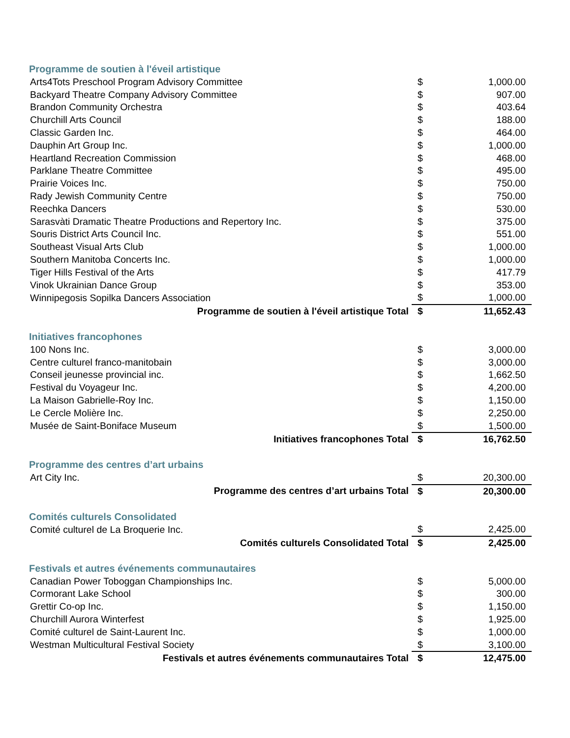| Programme de soutien à l'éveil artistique | | |
| Arts4Tots Preschool Program Advisory Committee | $ | 1,000.00 |
| Backyard Theatre Company Advisory Committee | $ | 907.00 |
| Brandon Community Orchestra | $ | 403.64 |
| Churchill Arts Council | $ | 188.00 |
| Classic Garden Inc. | $ | 464.00 |
| Dauphin Art Group Inc. | $ | 1,000.00 |
| Heartland Recreation Commission | $ | 468.00 |
| Parklane Theatre Committee | $ | 495.00 |
| Prairie Voices Inc. | $ | 750.00 |
| Rady Jewish Community Centre | $ | 750.00 |
| Reechka Dancers | $ | 530.00 |
| Sarasvàti Dramatic Theatre Productions and Repertory Inc. | $ | 375.00 |
| Souris District Arts Council Inc. | $ | 551.00 |
| Southeast Visual Arts Club | $ | 1,000.00 |
| Southern Manitoba Concerts Inc. | $ | 1,000.00 |
| Tiger Hills Festival of the Arts | $ | 417.79 |
| Vinok Ukrainian Dance Group | $ | 353.00 |
| Winnipegosis Sopilka Dancers Association | $ | 1,000.00 |
| Programme de soutien à l'éveil artistique Total | $ | 11,652.43 |
| Initiatives francophones | | |
| 100 Nons Inc. | $ | 3,000.00 |
| Centre culturel franco-manitobain | $ | 3,000.00 |
| Conseil jeunesse provincial inc. | $ | 1,662.50 |
| Festival du Voyageur Inc. | $ | 4,200.00 |
| La Maison Gabrielle-Roy Inc. | $ | 1,150.00 |
| Le Cercle Molière Inc. | $ | 2,250.00 |
| Musée de Saint-Boniface Museum | $ | 1,500.00 |
| Initiatives francophones Total | $ | 16,762.50 |
| Programme des centres d’art urbains | | |
| Art City Inc. | $ | 20,300.00 |
| Programme des centres d’art urbains Total | $ | 20,300.00 |
| Comités culturels Consolidated | | |
| Comité culturel de La Broquerie Inc. | $ | 2,425.00 |
| Comités culturels Consolidated Total | $ | 2,425.00 |
| Festivals et autres événements communautaires | | |
| Canadian Power Toboggan Championships Inc. | $ | 5,000.00 |
| Cormorant Lake School | $ | 300.00 |
| Grettir Co-op Inc. | $ | 1,150.00 |
| Churchill Aurora Winterfest | $ | 1,925.00 |
| Comité culturel de Saint-Laurent Inc. | $ | 1,000.00 |
| Westman Multicultural Festival Society | $ | 3,100.00 |
| Festivals et autres événements communautaires Total | $ | 12,475.00 |